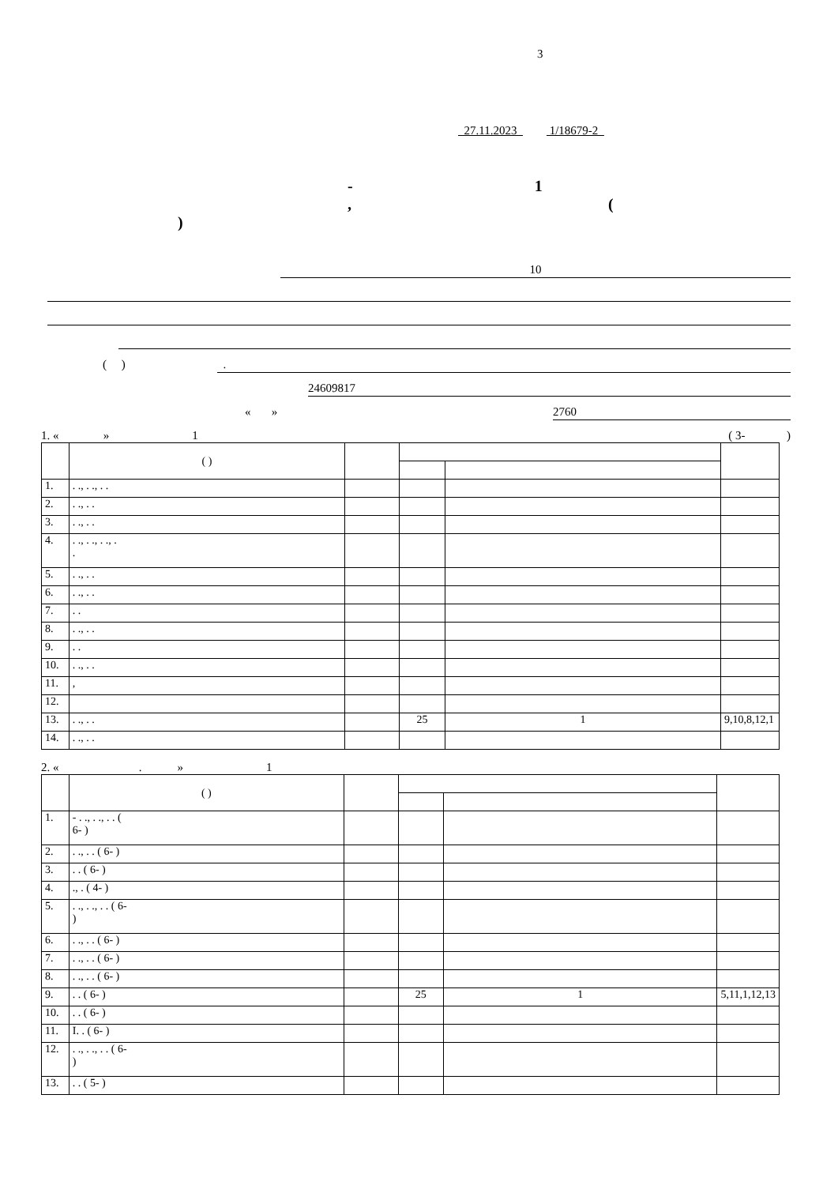3
27.11.2023 1/18679-2
- 1
, (
)
10
( )
.
24609817
« »
2760
1. « » 1 ( 3- )
| | ( ) | | | | |
| 1. | . ., . ., . . | | | | |
| 2. | . ., . . | | | | |
| 3. | . ., . . | | | | |
| 4. | . ., . ., . ., . . | | | | |
| 5. | . ., . . | | | | |
| 6. | . ., . . | | | | |
| 7. | . . | | | | |
| 8. | . ., . . | | | | |
| 9. | . . | | | | |
| 10. | . ., . . | | | | |
| 11. | , | | | | |
| 12. | | | | | |
| 13. | . ., . . | | 25 | 1 | 9,10,8,12,1 |
| 14. | . ., . . | | | | |
2. « . » 1
| | ( ) | | | | |
| 1. | - . ., . ., . . ( 6- ) | | | | |
| 2. | . ., . . ( 6- ) | | | | |
| 3. | . . ( 6- ) | | | | |
| 4. | ., . ( 4- ) | | | | |
| 5. | . ., . ., . . ( 6- ) | | | | |
| 6. | . ., . . ( 6- ) | | | | |
| 7. | . ., . . ( 6- ) | | | | |
| 8. | . ., . . ( 6- ) | | | | |
| 9. | . . ( 6- ) | | 25 | 1 | 5,11,1,12,13 |
| 10. | . . ( 6- ) | | | | |
| 11. | I. . ( 6- ) | | | | |
| 12. | . ., . ., . . ( 6- ) | | | | |
| 13. | . . ( 5- ) | | | | |